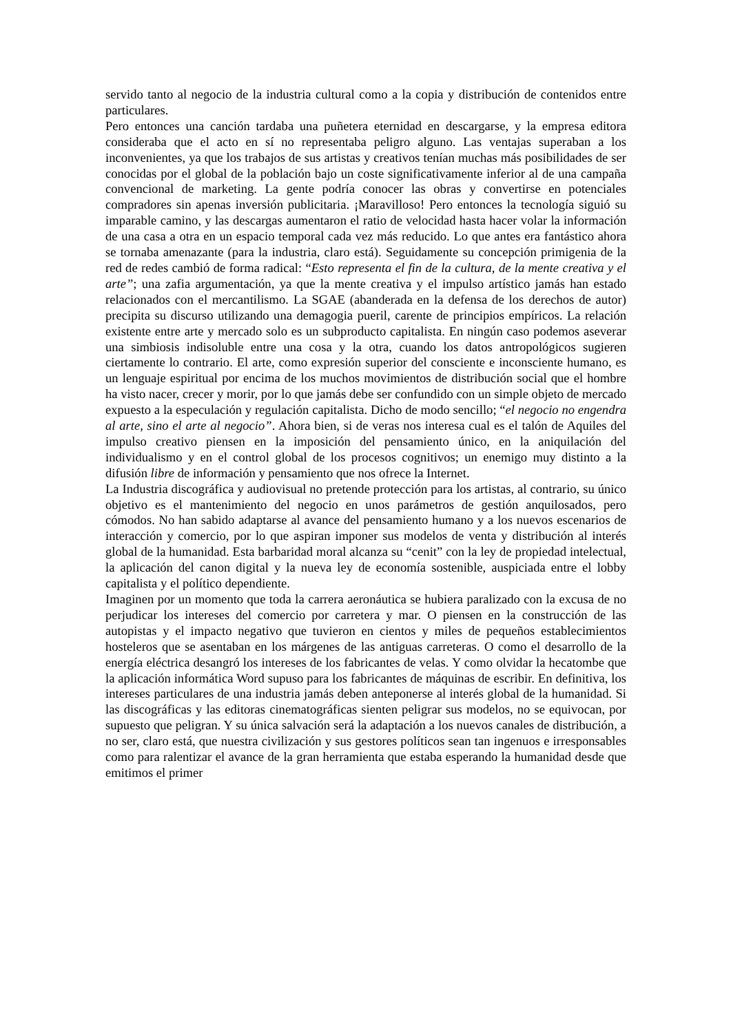servido tanto al negocio de la industria cultural como a la copia y distribución de contenidos entre particulares.
Pero entonces una canción tardaba una puñetera eternidad en descargarse, y la empresa editora consideraba que el acto en sí no representaba peligro alguno. Las ventajas superaban a los inconvenientes, ya que los trabajos de sus artistas y creativos tenían muchas más posibilidades de ser conocidas por el global de la población bajo un coste significativamente inferior al de una campaña convencional de marketing. La gente podría conocer las obras y convertirse en potenciales compradores sin apenas inversión publicitaria. ¡Maravilloso! Pero entonces la tecnología siguió su imparable camino, y las descargas aumentaron el ratio de velocidad hasta hacer volar la información de una casa a otra en un espacio temporal cada vez más reducido. Lo que antes era fantástico ahora se tornaba amenazante (para la industria, claro está). Seguidamente su concepción primigenia de la red de redes cambió de forma radical: “Esto representa el fin de la cultura, de la mente creativa y el arte”; una zafia argumentación, ya que la mente creativa y el impulso artístico jamás han estado relacionados con el mercantilismo. La SGAE (abanderada en la defensa de los derechos de autor) precipita su discurso utilizando una demagogia pueril, carente de principios empíricos. La relación existente entre arte y mercado solo es un subproducto capitalista. En ningún caso podemos aseverar una simbiosis indisoluble entre una cosa y la otra, cuando los datos antropológicos sugieren ciertamente lo contrario. El arte, como expresión superior del consciente e inconsciente humano, es un lenguaje espiritual por encima de los muchos movimientos de distribución social que el hombre ha visto nacer, crecer y morir, por lo que jamás debe ser confundido con un simple objeto de mercado expuesto a la especulación y regulación capitalista. Dicho de modo sencillo; “el negocio no engendra al arte, sino el arte al negocio”. Ahora bien, si de veras nos interesa cual es el talón de Aquiles del impulso creativo piensen en la imposición del pensamiento único, en la aniquilación del individualismo y en el control global de los procesos cognitivos; un enemigo muy distinto a la difusión libre de información y pensamiento que nos ofrece la Internet.
La Industria discográfica y audiovisual no pretende protección para los artistas, al contrario, su único objetivo es el mantenimiento del negocio en unos parámetros de gestión anquilosados, pero cómodos. No han sabido adaptarse al avance del pensamiento humano y a los nuevos escenarios de interacción y comercio, por lo que aspiran imponer sus modelos de venta y distribución al interés global de la humanidad. Esta barbaridad moral alcanza su “cenit” con la ley de propiedad intelectual, la aplicación del canon digital y la nueva ley de economía sostenible, auspiciada entre el lobby capitalista y el político dependiente.
Imaginen por un momento que toda la carrera aeronáutica se hubiera paralizado con la excusa de no perjudicar los intereses del comercio por carretera y mar. O piensen en la construcción de las autopistas y el impacto negativo que tuvieron en cientos y miles de pequeños establecimientos hosteleros que se asentaban en los márgenes de las antiguas carreteras. O como el desarrollo de la energía eléctrica desangró los intereses de los fabricantes de velas. Y como olvidar la hecatombe que la aplicación informática Word supuso para los fabricantes de máquinas de escribir. En definitiva, los intereses particulares de una industria jamás deben anteponerse al interés global de la humanidad. Si las discográficas y las editoras cinematográficas sienten peligrar sus modelos, no se equivocan, por supuesto que peligran. Y su única salvación será la adaptación a los nuevos canales de distribución, a no ser, claro está, que nuestra civilización y sus gestores políticos sean tan ingenuos e irresponsables como para ralentizar el avance de la gran herramienta que estaba esperando la humanidad desde que emitimos el primer